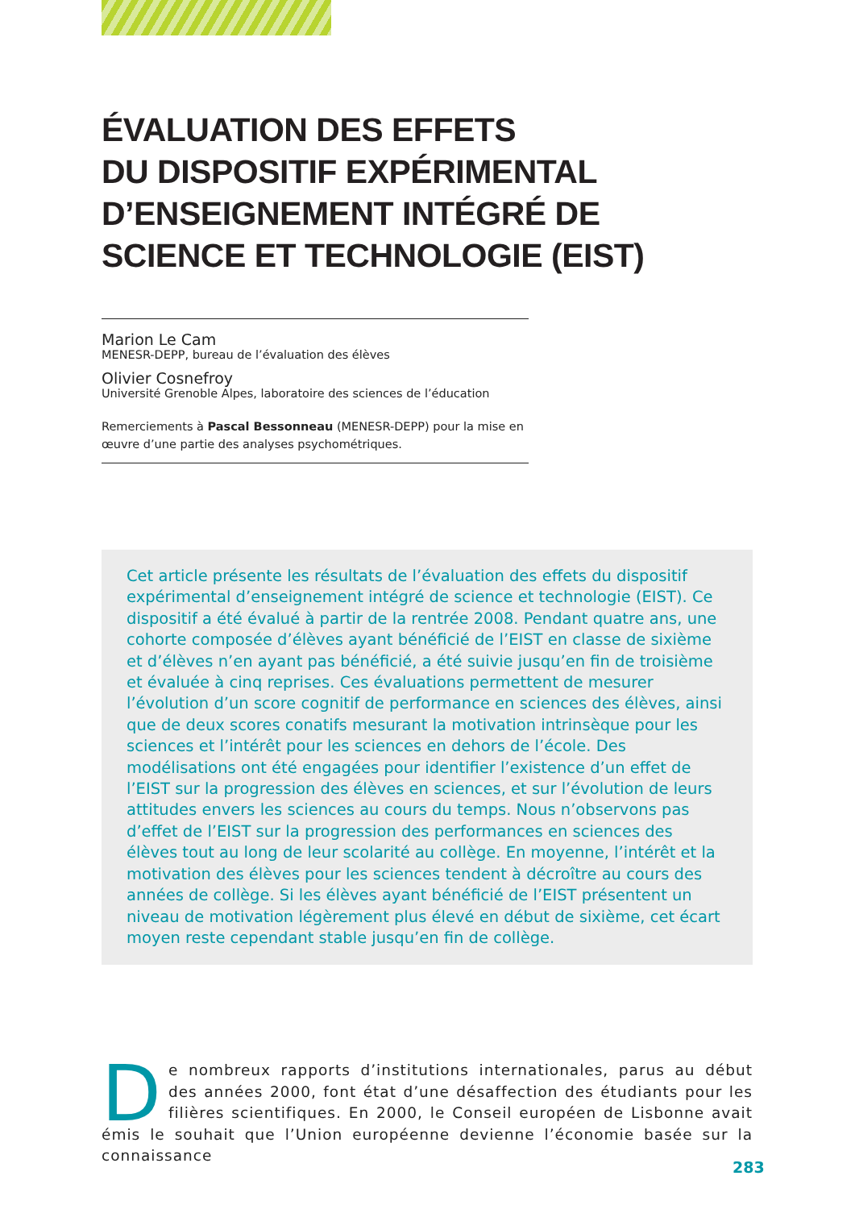ÉVALUATION DES EFFETS
DU DISPOSITIF EXPÉRIMENTAL
D’ENSEIGNEMENT INTÉGRÉ DE
SCIENCE ET TECHNOLOGIE (EIST)
Marion Le Cam
MENESR-DEPP, bureau de l’évaluation des élèves
Olivier Cosnefroy
Université Grenoble Alpes, laboratoire des sciences de l’éducation
Remerciements à Pascal Bessonneau (MENESR-DEPP) pour la mise en œuvre d’une partie des analyses psychométriques.
Cet article présente les résultats de l’évaluation des effets du dispositif expérimental d’enseignement intégré de science et technologie (EIST). Ce dispositif a été évalué à partir de la rentrée 2008. Pendant quatre ans, une cohorte composée d’élèves ayant bénéficié de l’EIST en classe de sixième et d’élèves n’en ayant pas bénéficié, a été suivie jusqu’en fin de troisième et évaluée à cinq reprises. Ces évaluations permettent de mesurer l’évolution d’un score cognitif de performance en sciences des élèves, ainsi que de deux scores conatifs mesurant la motivation intrinsèque pour les sciences et l’intérêt pour les sciences en dehors de l’école. Des modélisations ont été engagées pour identifier l’existence d’un effet de l’EIST sur la progression des élèves en sciences, et sur l’évolution de leurs attitudes envers les sciences au cours du temps. Nous n’observons pas d’effet de l’EIST sur la progression des performances en sciences des élèves tout au long de leur scolarité au collège. En moyenne, l’intérêt et la motivation des élèves pour les sciences tendent à décroître au cours des années de collège. Si les élèves ayant bénéficié de l’EIST présentent un niveau de motivation légèrement plus élevé en début de sixième, cet écart moyen reste cependant stable jusqu’en fin de collège.
De nombreux rapports d’institutions internationales, parus au début des années 2000, font état d’une désaffection des étudiants pour les filières scientifiques. En 2000, le Conseil européen de Lisbonne avait émis le souhait que l’Union européenne devienne l’économie basée sur la connaissance
283